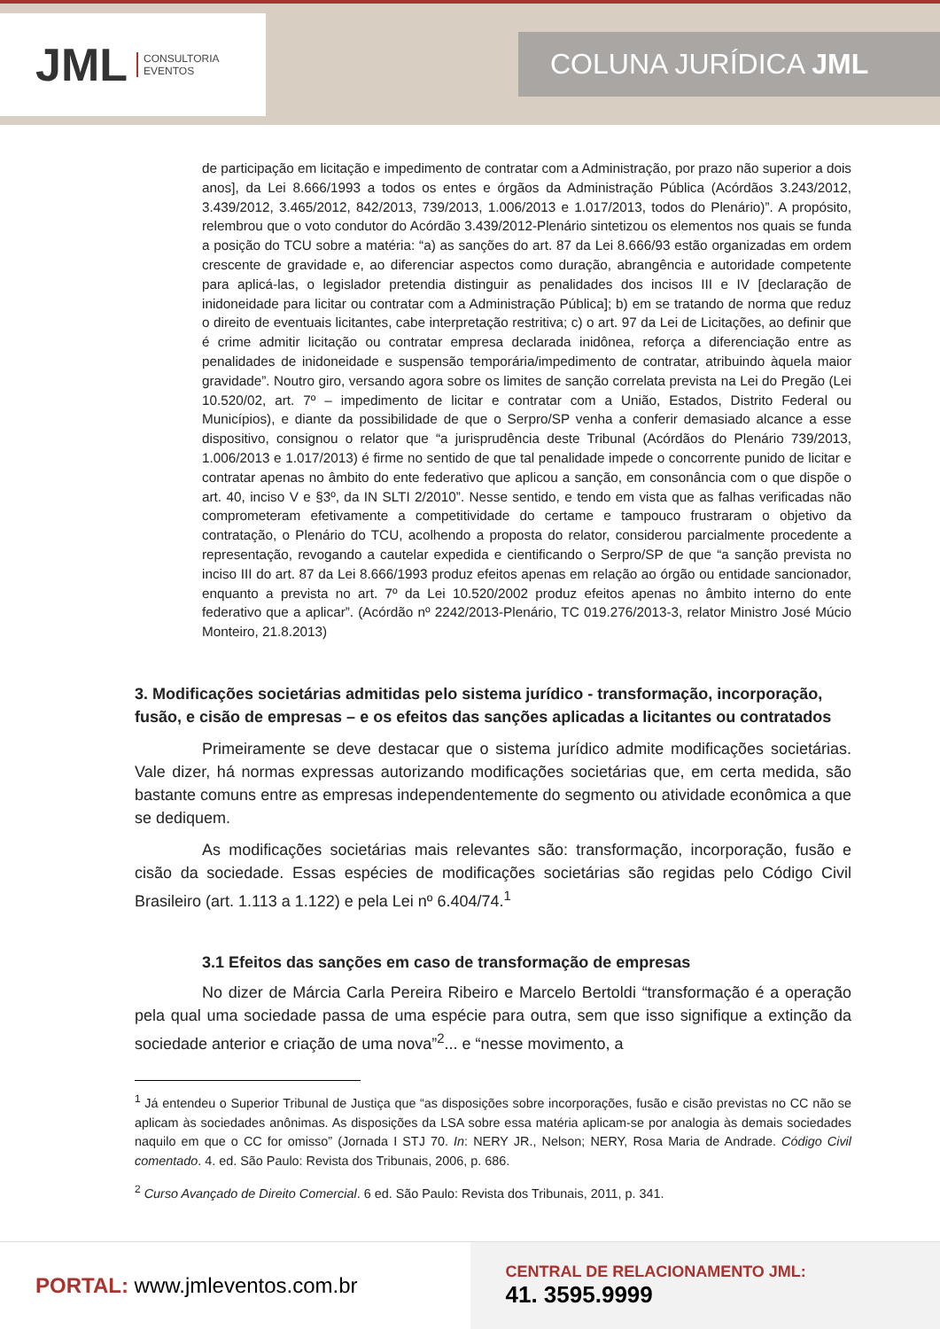JML CONSULTORIA
EVENTOS
COLUNA JURÍDICA JML
de participação em licitação e impedimento de contratar com a Administração, por prazo não superior a dois anos], da Lei 8.666/1993 a todos os entes e órgãos da Administração Pública (Acórdãos 3.243/2012, 3.439/2012, 3.465/2012, 842/2013, 739/2013, 1.006/2013 e 1.017/2013, todos do Plenário)”. A propósito, relembrou que o voto condutor do Acórdão 3.439/2012-Plenário sintetizou os elementos nos quais se funda a posição do TCU sobre a matéria: “a) as sanções do art. 87 da Lei 8.666/93 estão organizadas em ordem crescente de gravidade e, ao diferenciar aspectos como duração, abrangência e autoridade competente para aplicá-las, o legislador pretendia distinguir as penalidades dos incisos III e IV [declaração de inidoneidade para licitar ou contratar com a Administração Pública]; b) em se tratando de norma que reduz o direito de eventuais licitantes, cabe interpretação restritiva; c) o art. 97 da Lei de Licitações, ao definir que é crime admitir licitação ou contratar empresa declarada inidônea, reforça a diferenciação entre as penalidades de inidoneidade e suspensão temporária/impedimento de contratar, atribuindo àquela maior gravidade”. Noutro giro, versando agora sobre os limites de sanção correlata prevista na Lei do Pregão (Lei 10.520/02, art. 7º – impedimento de licitar e contratar com a União, Estados, Distrito Federal ou Municípios), e diante da possibilidade de que o Serpro/SP venha a conferir demasiado alcance a esse dispositivo, consignou o relator que “a jurisprudência deste Tribunal (Acórdãos do Plenário 739/2013, 1.006/2013 e 1.017/2013) é firme no sentido de que tal penalidade impede o concorrente punido de licitar e contratar apenas no âmbito do ente federativo que aplicou a sanção, em consonância com o que dispõe o art. 40, inciso V e §3º, da IN SLTI 2/2010”. Nesse sentido, e tendo em vista que as falhas verificadas não comprometeram efetivamente a competitividade do certame e tampouco frustraram o objetivo da contratação, o Plenário do TCU, acolhendo a proposta do relator, considerou parcialmente procedente a representação, revogando a cautelar expedida e cientificando o Serpro/SP de que “a sanção prevista no inciso III do art. 87 da Lei 8.666/1993 produz efeitos apenas em relação ao órgão ou entidade sancionador, enquanto a prevista no art. 7º da Lei 10.520/2002 produz efeitos apenas no âmbito interno do ente federativo que a aplicar”. (Acórdão nº 2242/2013-Plenário, TC 019.276/2013-3, relator Ministro José Múcio Monteiro, 21.8.2013)
3. Modificações societárias admitidas pelo sistema jurídico - transformação, incorporação, fusão, e cisão de empresas – e os efeitos das sanções aplicadas a licitantes ou contratados
Primeiramente se deve destacar que o sistema jurídico admite modificações societárias. Vale dizer, há normas expressas autorizando modificações societárias que, em certa medida, são bastante comuns entre as empresas independentemente do segmento ou atividade econômica a que se dediquem.
As modificações societárias mais relevantes são: transformação, incorporação, fusão e cisão da sociedade. Essas espécies de modificações societárias são regidas pelo Código Civil Brasileiro (art. 1.113 a 1.122) e pela Lei nº 6.404/74.<sup>1</sup>
3.1 Efeitos das sanções em caso de transformação de empresas
No dizer de Márcia Carla Pereira Ribeiro e Marcelo Bertoldi “transformação é a operação pela qual uma sociedade passa de uma espécie para outra, sem que isso signifique a extinção da sociedade anterior e criação de uma nova”<sup>2</sup>... e “nesse movimento, a
<sup>1</sup> Já entendeu o Superior Tribunal de Justiça que “as disposições sobre incorporações, fusão e cisão previstas no CC não se aplicam às sociedades anônimas. As disposições da LSA sobre essa matéria aplicam-se por analogia às demais sociedades naquilo em que o CC for omisso” (Jornada I STJ 70. In: NERY JR., Nelson; NERY, Rosa Maria de Andrade. Código Civil comentado. 4. ed. São Paulo: Revista dos Tribunais, 2006, p. 686.
<sup>2</sup> Curso Avançado de Direito Comercial. 6 ed. São Paulo: Revista dos Tribunais, 2011, p. 341.
PORTAL: www.jmleventos.com.br
CENTRAL DE RELACIONAMENTO JML:
41. 3595.9999